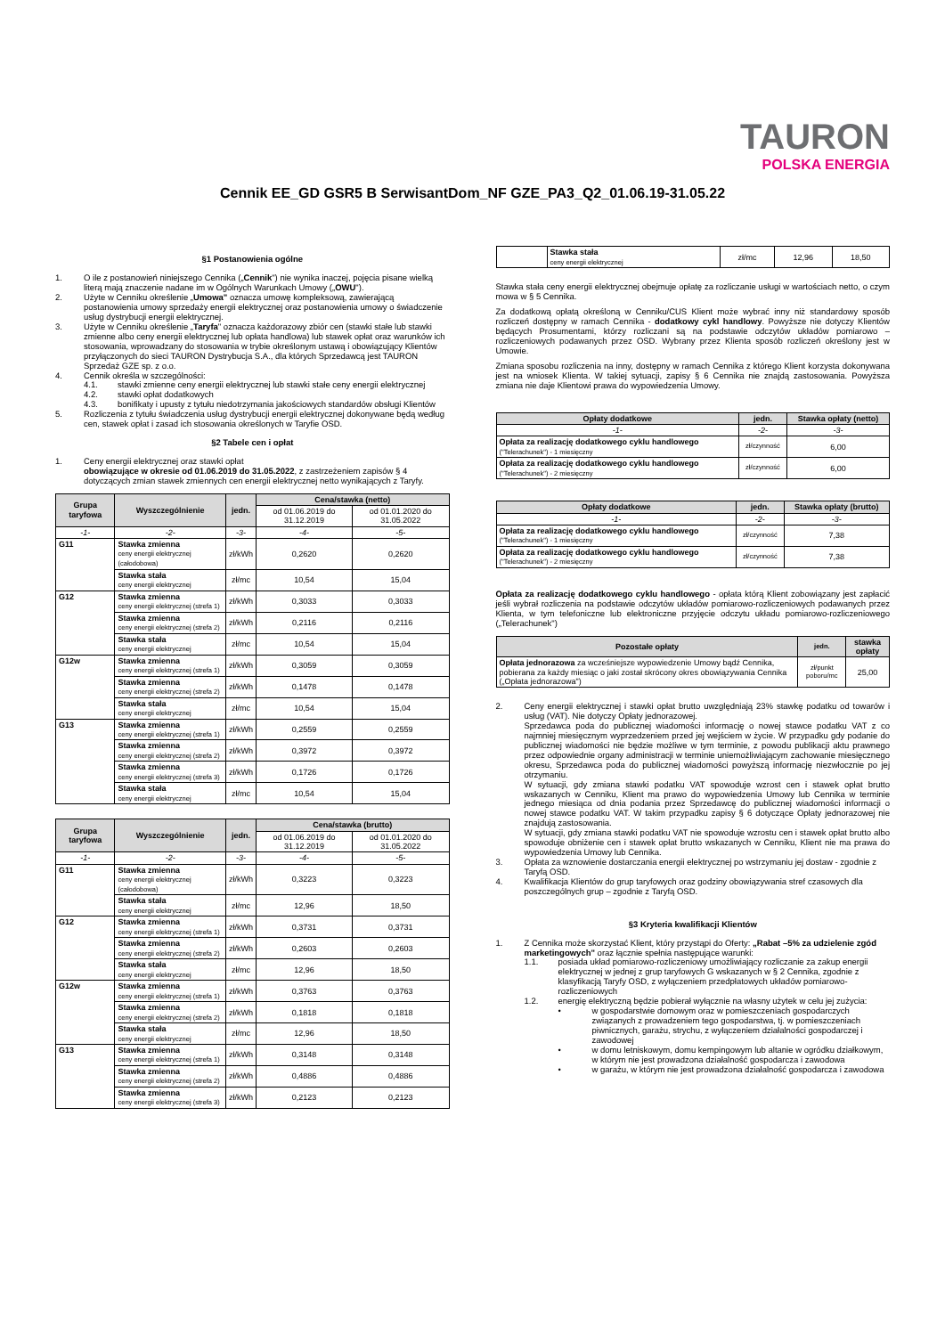TAURON
POLSKA ENERGIA
Cennik EE_GD GSR5 B SerwisantDom_NF GZE_PA3_Q2_01.06.19-31.05.22
§1 Postanowienia ogólne
1. O ile z postanowień niniejszego Cennika („Cennik") nie wynika inaczej, pojęcia pisane wielką literą mają znaczenie nadane im w Ogólnych Warunkach Umowy („OWU").
2. Użyte w Cenniku określenie „Umowa" oznacza umowę kompleksową, zawierającą postanowienia umowy sprzedaży energii elektrycznej oraz postanowienia umowy o świadczenie usług dystrybucji energii elektrycznej.
3. Użyte w Cenniku określenie „Taryfa" oznacza każdorazowy zbiór cen (stawki stałe lub stawki zmienne albo ceny energii elektrycznej lub opłata handlowa) lub stawek opłat oraz warunków ich stosowania, wprowadzany do stosowania w trybie określonym ustawą i obowiązujący Klientów przyłączonych do sieci TAURON Dystrybucja S.A., dla których Sprzedawcą jest TAURON Sprzedaż GZE sp. z o.o.
4. Cennik określa w szczególności:
4.1. stawki zmienne ceny energii elektrycznej lub stawki stałe ceny energii elektrycznej
4.2. stawki opłat dodatkowych
4.3. bonifikaty i upusty z tytułu niedotrzymania jakościowych standardów obsługi Klientów
5. Rozliczenia z tytułu świadczenia usług dystrybucji energii elektrycznej dokonywane będą według cen, stawek opłat i zasad ich stosowania określonych w Taryfie OSD.
§2 Tabele cen i opłat
1. Ceny energii elektrycznej oraz stawki opłat
obowiązujące w okresie od 01.06.2019 do 31.05.2022, z zastrzeżeniem zapisów § 4 dotyczących zmian stawek zmiennych cen energii elektrycznej netto wynikających z Taryfy.
| Grupa taryfowa | Wyszczególnienie | jedn. | Cena/stawka (netto) | |
| --- | --- | --- | --- | --- |
| | | | od 01.06.2019 do 31.12.2019 | od 01.01.2020 do 31.05.2022 |
| -1- | -2- | -3- | -4- | -5- |
| G11 | Stawka zmienna ceny energii elektrycznej (całodobowa) | zł/kWh | 0,2620 | 0,2620 |
| | Stawka stała ceny energii elektrycznej | zł/mc | 10,54 | 15,04 |
| G12 | Stawka zmienna ceny energii elektrycznej (strefa 1) | zł/kWh | 0,3033 | 0,3033 |
| | Stawka zmienna ceny energii elektrycznej (strefa 2) | zł/kWh | 0,2116 | 0,2116 |
| | Stawka stała ceny energii elektrycznej | zł/mc | 10,54 | 15,04 |
| G12w | Stawka zmienna ceny energii elektrycznej (strefa 1) | zł/kWh | 0,3059 | 0,3059 |
| | Stawka zmienna ceny energii elektrycznej (strefa 2) | zł/kWh | 0,1478 | 0,1478 |
| | Stawka stała ceny energii elektrycznej | zł/mc | 10,54 | 15,04 |
| G13 | Stawka zmienna ceny energii elektrycznej (strefa 1) | zł/kWh | 0,2559 | 0,2559 |
| | Stawka zmienna ceny energii elektrycznej (strefa 2) | zł/kWh | 0,3972 | 0,3972 |
| | Stawka zmienna ceny energii elektrycznej (strefa 3) | zł/kWh | 0,1726 | 0,1726 |
| | Stawka stała ceny energii elektrycznej | zł/mc | 10,54 | 15,04 |
| Grupa taryfowa | Wyszczególnienie | jedn. | Cena/stawka (brutto) | |
| --- | --- | --- | --- | --- |
| | | | od 01.06.2019 do 31.12.2019 | od 01.01.2020 do 31.05.2022 |
| -1- | -2- | -3- | -4- | -5- |
| G11 | Stawka zmienna ceny energii elektrycznej (całodobowa) | zł/kWh | 0,3223 | 0,3223 |
| | Stawka stała ceny energii elektrycznej | zł/mc | 12,96 | 18,50 |
| G12 | Stawka zmienna ceny energii elektrycznej (strefa 1) | zł/kWh | 0,3731 | 0,3731 |
| | Stawka zmienna ceny energii elektrycznej (strefa 2) | zł/kWh | 0,2603 | 0,2603 |
| | Stawka stała ceny energii elektrycznej | zł/mc | 12,96 | 18,50 |
| G12w | Stawka zmienna ceny energii elektrycznej (strefa 1) | zł/kWh | 0,3763 | 0,3763 |
| | Stawka zmienna ceny energii elektrycznej (strefa 2) | zł/kWh | 0,1818 | 0,1818 |
| | Stawka stała ceny energii elektrycznej | zł/mc | 12,96 | 18,50 |
| G13 | Stawka zmienna ceny energii elektrycznej (strefa 1) | zł/kWh | 0,3148 | 0,3148 |
| | Stawka zmienna ceny energii elektrycznej (strefa 2) | zł/kWh | 0,4886 | 0,4886 |
| | Stawka zmienna ceny energii elektrycznej (strefa 3) | zł/kWh | 0,2123 | 0,2123 |
| | Stawka stała ceny energii elektrycznej | zł/mc | 12,96 | 18,50 |
Stawka stała ceny energii elektrycznej obejmuje opłatę za rozliczanie usługi w wartościach netto, o czym mowa w § 5 Cennika.
Za dodatkową opłatą określoną w Cenniku/CUS Klient może wybrać inny niż standardowy sposób rozliczeń dostępny w ramach Cennika - dodatkowy cykl handlowy. Powyższe nie dotyczy Klientów będących Prosumentami, którzy rozliczani są na podstawie odczytów układów pomiarowo – rozliczeniowych podawanych przez OSD. Wybrany przez Klienta sposób rozliczeń określony jest w Umowie.
Zmiana sposobu rozliczenia na inny, dostępny w ramach Cennika z którego Klient korzysta dokonywana jest na wniosek Klienta. W takiej sytuacji, zapisy § 6 Cennika nie znajdą zastosowania. Powyższa zmiana nie daje Klientowi prawa do wypowiedzenia Umowy.
| Opłaty dodatkowe | jedn. | Stawka opłaty (netto) |
| --- | --- | --- |
| -1- | -2- | -3- |
| Opłata za realizację dodatkowego cyklu handlowego ("Telerachunek") - 1 miesięczny | zł/czynność | 6,00 |
| Opłata za realizację dodatkowego cyklu handlowego ("Telerachunek") - 2 miesięczny | zł/czynność | 6,00 |
| Opłaty dodatkowe | jedn. | Stawka opłaty (brutto) |
| --- | --- | --- |
| -1- | -2- | -3- |
| Opłata za realizację dodatkowego cyklu handlowego ("Telerachunek") - 1 miesięczny | zł/czynność | 7,38 |
| Opłata za realizację dodatkowego cyklu handlowego ("Telerachunek") - 2 miesięczny | zł/czynność | 7,38 |
Opłata za realizację dodatkowego cyklu handlowego - opłata którą Klient zobowiązany jest zapłacić jeśli wybrał rozliczenia na podstawie odczytów układów pomiarowo-rozliczeniowych podawanych przez Klienta, w tym telefoniczne lub elektroniczne przyjęcie odczytu układu pomiarowo-rozliczeniowego („Telerachunek")
| Pozostałe opłaty | jedn. | stawka opłaty |
| --- | --- | --- |
| Opłata jednorazowa za wcześniejsze wypowiedzenie Umowy bądź Cennika, pobierana za każdy miesiąc o jaki został skrócony okres obowiązywania Cennika („Opłata jednorazowa") | zł/punkt poboru/mc | 25,00 |
2. Ceny energii elektrycznej i stawki opłat brutto uwzględniają 23% stawkę podatku od towarów i usług (VAT). Nie dotyczy Opłaty jednorazowej.
Sprzedawca poda do publicznej wiadomości informację o nowej stawce podatku VAT z co najmniej miesięcznym wyprzedzeniem przed jej wejściem w życie. W przypadku gdy podanie do publicznej wiadomości nie będzie możliwe w tym terminie, z powodu publikacji aktu prawnego przez odpowiednie organy administracji w terminie uniemożliwiającym zachowanie miesięcznego okresu, Sprzedawca poda do publicznej wiadomości powyższą informację niezwłocznie po jej otrzymaniu.
W sytuacji, gdy zmiana stawki podatku VAT spowoduje wzrost cen i stawek opłat brutto wskazanych w Cenniku, Klient ma prawo do wypowiedzenia Umowy lub Cennika w terminie jednego miesiąca od dnia podania przez Sprzedawcę do publicznej wiadomości informacji o nowej stawce podatku VAT. W takim przypadku zapisy § 6 dotyczące Opłaty jednorazowej nie znajdują zastosowania.
W sytuacji, gdy zmiana stawki podatku VAT nie spowoduje wzrostu cen i stawek opłat brutto albo spowoduje obniżenie cen i stawek opłat brutto wskazanych w Cenniku, Klient nie ma prawa do wypowiedzenia Umowy lub Cennika.
3. Opłata za wznowienie dostarczania energii elektrycznej po wstrzymaniu jej dostaw - zgodnie z Taryfą OSD.
4. Kwalifikacja Klientów do grup taryfowych oraz godziny obowiązywania stref czasowych dla poszczególnych grup – zgodnie z Taryfą OSD.
§3 Kryteria kwalifikacji Klientów
1. Z Cennika może skorzystać Klient, który przystąpi do Oferty: „Rabat –5% za udzielenie zgód marketingowych" oraz łącznie spełnia następujące warunki:
1.1. posiada układ pomiarowo-rozliczeniowy umożliwiający rozliczanie za zakup energii elektrycznej w jednej z grup taryfowych G wskazanych w § 2 Cennika, zgodnie z klasyfikacją Taryfy OSD, z wyłączeniem przedpłatowych układów pomiarowo-rozliczeniowych
1.2. energię elektryczną będzie pobierał wyłącznie na własny użytek w celu jej zużycia:
• w gospodarstwie domowym oraz w pomieszczeniach gospodarczych związanych z prowadzeniem tego gospodarstwa, tj. w pomieszczeniach piwnicznych, garażu, strychu, z wyłączeniem działalności gospodarczej i zawodowej
• w domu letniskowym, domu kempingowym lub altanie w ogródku działkowym, w którym nie jest prowadzona działalność gospodarcza i zawodowa
• w garażu, w którym nie jest prowadzona działalność gospodarcza i zawodowa